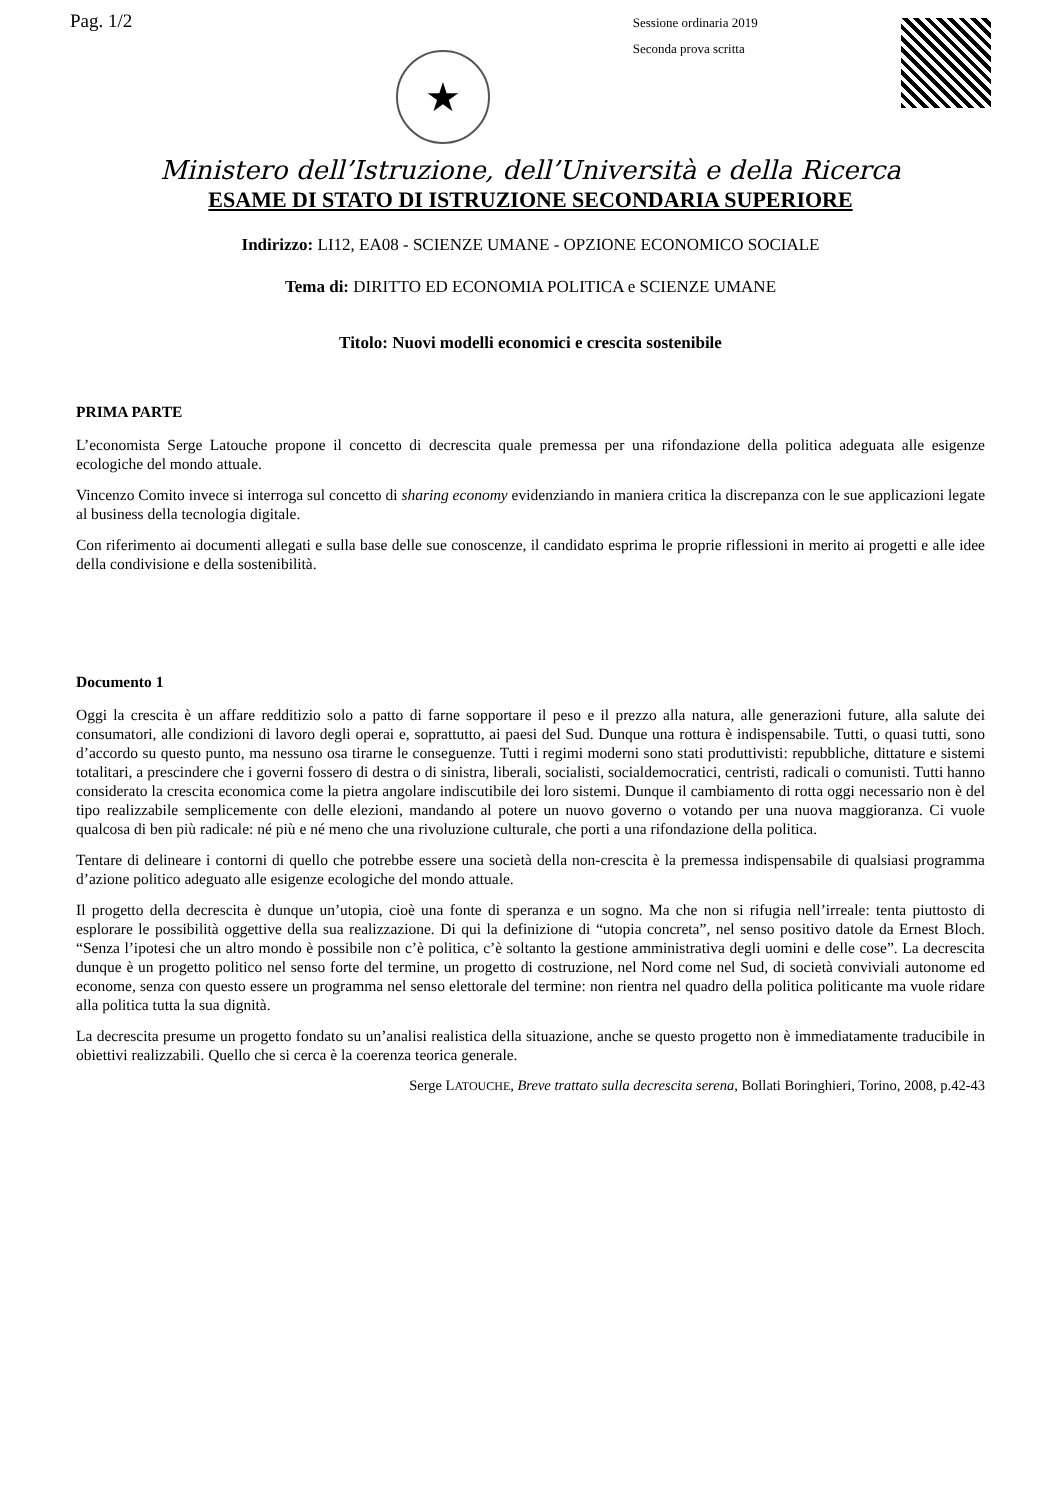Pag. 1/2
★
Sessione ordinaria 2019
Seconda prova scritta
Ministero dell’Istruzione, dell’Università e della Ricerca
ESAME DI STATO DI ISTRUZIONE SECONDARIA SUPERIORE
Indirizzo: LI12, EA08 - SCIENZE UMANE - OPZIONE ECONOMICO SOCIALE
Tema di: DIRITTO ED ECONOMIA POLITICA e SCIENZE UMANE
Titolo: Nuovi modelli economici e crescita sostenibile
PRIMA PARTE
L’economista Serge Latouche propone il concetto di decrescita quale premessa per una rifondazione della politica adeguata alle esigenze ecologiche del mondo attuale.
Vincenzo Comito invece si interroga sul concetto di sharing economy evidenziando in maniera critica la discrepanza con le sue applicazioni legate al business della tecnologia digitale.
Con riferimento ai documenti allegati e sulla base delle sue conoscenze, il candidato esprima le proprie riflessioni in merito ai progetti e alle idee della condivisione e della sostenibilità.
Documento 1
Oggi la crescita è un affare redditizio solo a patto di farne sopportare il peso e il prezzo alla natura, alle generazioni future, alla salute dei consumatori, alle condizioni di lavoro degli operai e, soprattutto, ai paesi del Sud. Dunque una rottura è indispensabile. Tutti, o quasi tutti, sono d’accordo su questo punto, ma nessuno osa tirarne le conseguenze. Tutti i regimi moderni sono stati produttivisti: repubbliche, dittature e sistemi totalitari, a prescindere che i governi fossero di destra o di sinistra, liberali, socialisti, socialdemocratici, centristi, radicali o comunisti. Tutti hanno considerato la crescita economica come la pietra angolare indiscutibile dei loro sistemi. Dunque il cambiamento di rotta oggi necessario non è del tipo realizzabile semplicemente con delle elezioni, mandando al potere un nuovo governo o votando per una nuova maggioranza. Ci vuole qualcosa di ben più radicale: né più e né meno che una rivoluzione culturale, che porti a una rifondazione della politica.
Tentare di delineare i contorni di quello che potrebbe essere una società della non-crescita è la premessa indispensabile di qualsiasi programma d’azione politico adeguato alle esigenze ecologiche del mondo attuale.
Il progetto della decrescita è dunque un’utopia, cioè una fonte di speranza e un sogno. Ma che non si rifugia nell’irreale: tenta piuttosto di esplorare le possibilità oggettive della sua realizzazione. Di qui la definizione di “utopia concreta”, nel senso positivo datole da Ernest Bloch. “Senza l’ipotesi che un altro mondo è possibile non c’è politica, c’è soltanto la gestione amministrativa degli uomini e delle cose”. La decrescita dunque è un progetto politico nel senso forte del termine, un progetto di costruzione, nel Nord come nel Sud, di società conviviali autonome ed econome, senza con questo essere un programma nel senso elettorale del termine: non rientra nel quadro della politica politicante ma vuole ridare alla politica tutta la sua dignità.
La decrescita presume un progetto fondato su un’analisi realistica della situazione, anche se questo progetto non è immediatamente traducibile in obiettivi realizzabili. Quello che si cerca è la coerenza teorica generale.
Serge LATOUCHE, Breve trattato sulla decrescita serena, Bollati Boringhieri, Torino, 2008, p.42-43